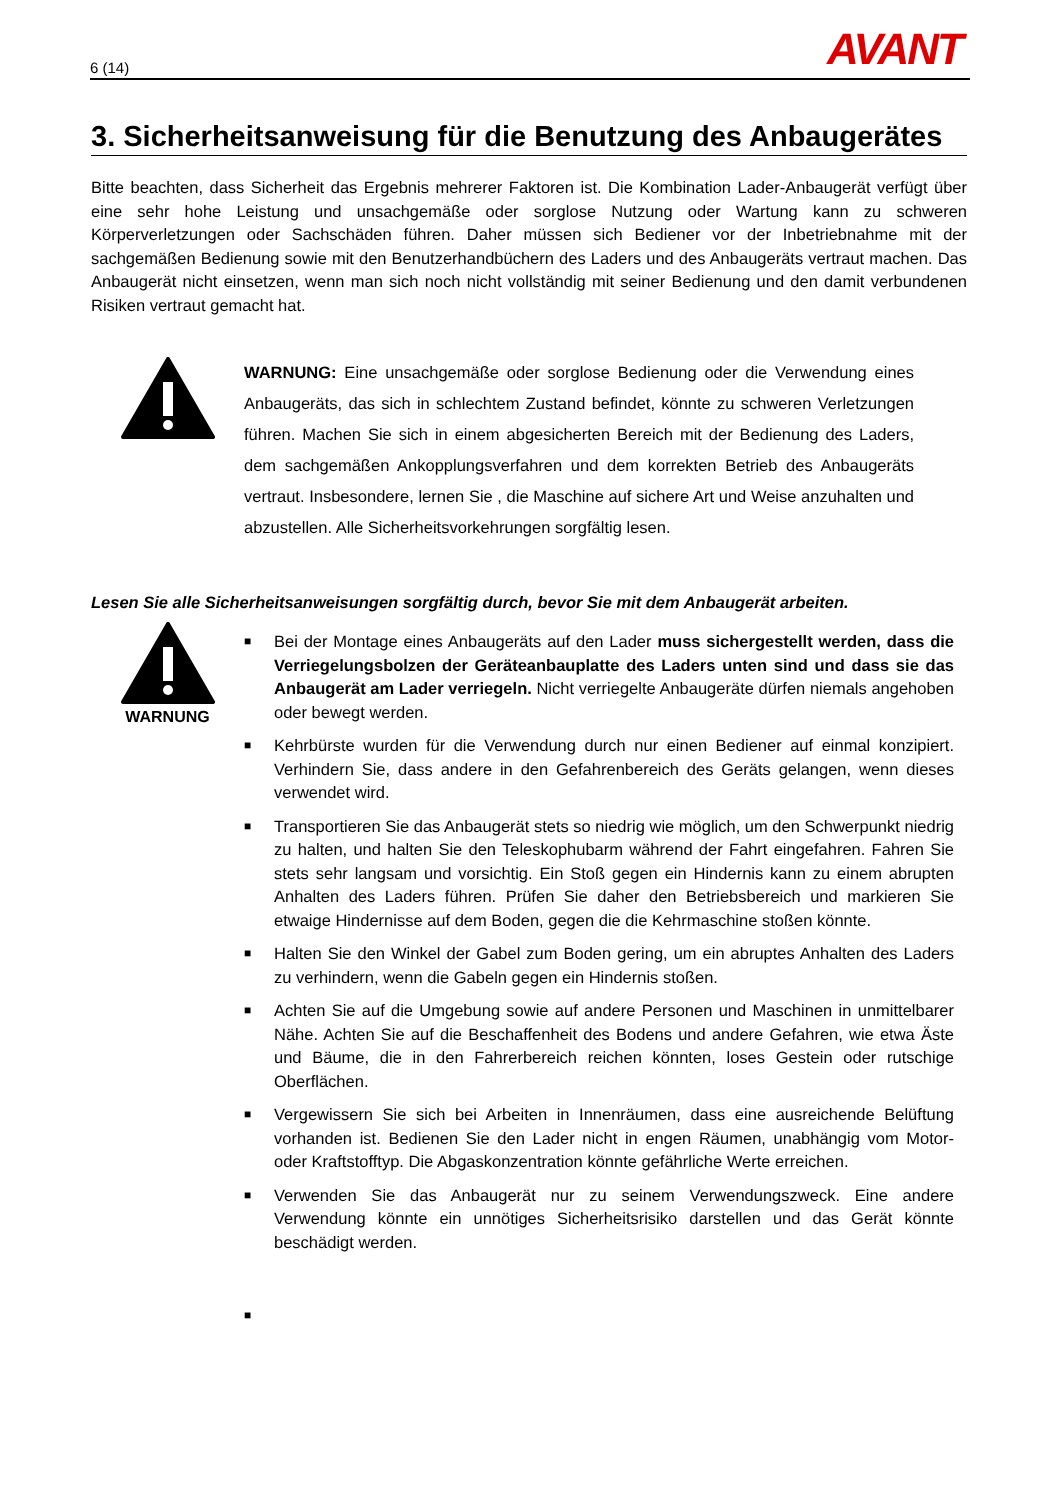6 (14) AVANT
3. Sicherheitsanweisung für die Benutzung des Anbaugerätes
Bitte beachten, dass Sicherheit das Ergebnis mehrerer Faktoren ist. Die Kombination Lader-Anbaugerät verfügt über eine sehr hohe Leistung und unsachgemäße oder sorglose Nutzung oder Wartung kann zu schweren Körperverletzungen oder Sachschäden führen. Daher müssen sich Bediener vor der Inbetriebnahme mit der sachgemäßen Bedienung sowie mit den Benutzerhandbüchern des Laders und des Anbaugeräts vertraut machen. Das Anbaugerät nicht einsetzen, wenn man sich noch nicht vollständig mit seiner Bedienung und den damit verbundenen Risiken vertraut gemacht hat.
WARNUNG: Eine unsachgemäße oder sorglose Bedienung oder die Verwendung eines Anbaugeräts, das sich in schlechtem Zustand befindet, könnte zu schweren Verletzungen führen. Machen Sie sich in einem abgesicherten Bereich mit der Bedienung des Laders, dem sachgemäßen Ankopplungsverfahren und dem korrekten Betrieb des Anbaugeräts vertraut. Insbesondere, lernen Sie , die Maschine auf sichere Art und Weise anzuhalten und abzustellen. Alle Sicherheitsvorkehrungen sorgfältig lesen.
Lesen Sie alle Sicherheitsanweisungen sorgfältig durch, bevor Sie mit dem Anbaugerät arbeiten.
WARNUNG
■ Bei der Montage eines Anbaugeräts auf den Lader muss sichergestellt werden, dass die Verriegelungsbolzen der Geräteanbauplatte des Laders unten sind und dass sie das Anbaugerät am Lader verriegeln. Nicht verriegelte Anbaugeräte dürfen niemals angehoben oder bewegt werden.
■ Kehrbürste wurden für die Verwendung durch nur einen Bediener auf einmal konzipiert. Verhindern Sie, dass andere in den Gefahrenbereich des Geräts gelangen, wenn dieses verwendet wird.
■ Transportieren Sie das Anbaugerät stets so niedrig wie möglich, um den Schwerpunkt niedrig zu halten, und halten Sie den Teleskophubarm während der Fahrt eingefahren. Fahren Sie stets sehr langsam und vorsichtig. Ein Stoß gegen ein Hindernis kann zu einem abrupten Anhalten des Laders führen. Prüfen Sie daher den Betriebsbereich und markieren Sie etwaige Hindernisse auf dem Boden, gegen die die Kehrmaschine stoßen könnte.
■ Halten Sie den Winkel der Gabel zum Boden gering, um ein abruptes Anhalten des Laders zu verhindern, wenn die Gabeln gegen ein Hindernis stoßen.
■ Achten Sie auf die Umgebung sowie auf andere Personen und Maschinen in unmittelbarer Nähe. Achten Sie auf die Beschaffenheit des Bodens und andere Gefahren, wie etwa Äste und Bäume, die in den Fahrerbereich reichen könnten, loses Gestein oder rutschige Oberflächen.
■ Vergewissern Sie sich bei Arbeiten in Innenräumen, dass eine ausreichende Belüftung vorhanden ist. Bedienen Sie den Lader nicht in engen Räumen, unabhängig vom Motor- oder Kraftstofftyp. Die Abgaskonzentration könnte gefährliche Werte erreichen.
■ Verwenden Sie das Anbaugerät nur zu seinem Verwendungszweck. Eine andere Verwendung könnte ein unnötiges Sicherheitsrisiko darstellen und das Gerät könnte beschädigt werden.
■